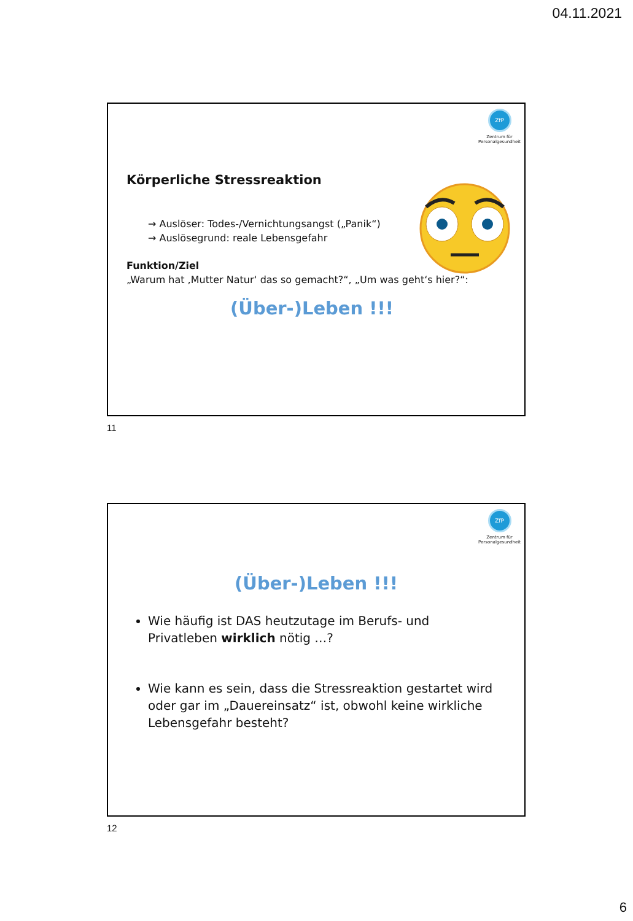04.11.2021
ZfP
Zentrum für
Personalgesundheit
Körperliche Stressreaktion
→ Auslöser: Todes-/Vernichtungsangst („Panik“)
→ Auslösegrund: reale Lebensgefahr
Funktion/Ziel
„Warum hat ‚Mutter Natur‘ das so gemacht?“, „Um was geht‘s hier?“:
(Über-)Leben !!!
11
ZfP
Zentrum für
Personalgesundheit
(Über-)Leben !!!
Wie häufig ist DAS heutzutage im Berufs- und Privatleben wirklich nötig …?
Wie kann es sein, dass die Stressreaktion gestartet wird oder gar im „Dauereinsatz“ ist, obwohl keine wirkliche Lebensgefahr besteht?
12
6